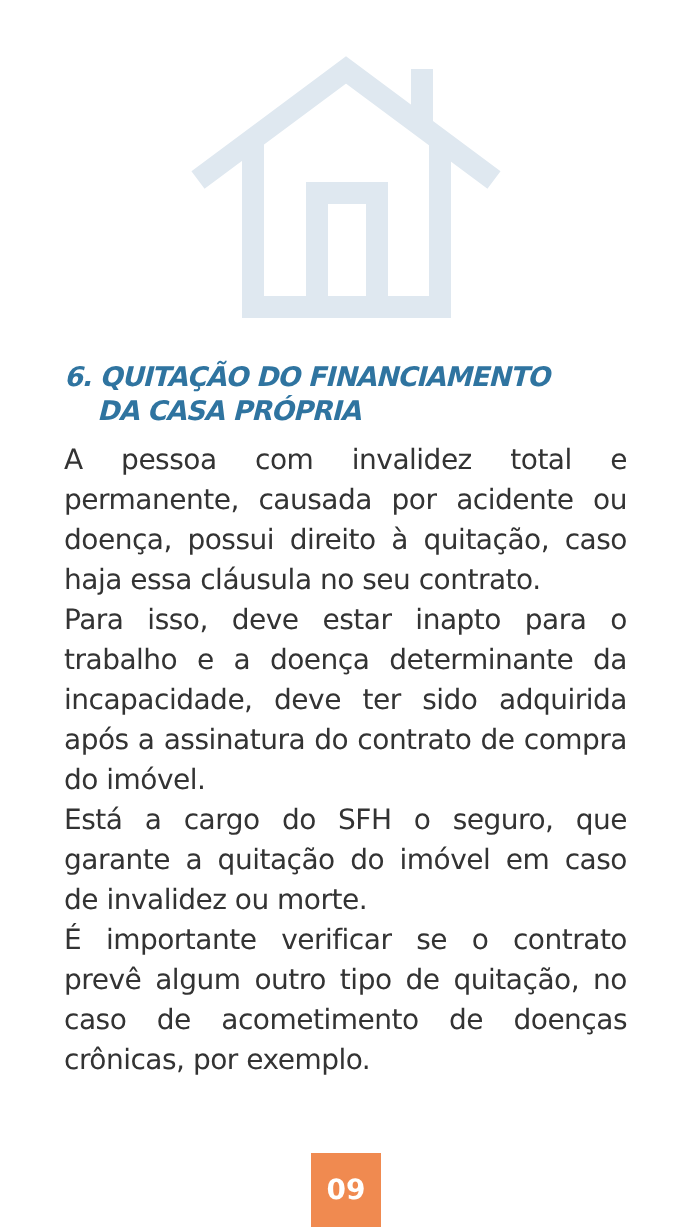6. QUITAÇÃO DO FINANCIAMENTO
DA CASA PRÓPRIA
A pessoa com invalidez total e permanente, causada por acidente ou doença, possui direito à quitação, caso haja essa cláusula no seu contrato.
Para isso, deve estar inapto para o trabalho e a doença determinante da incapacidade, deve ter sido adquirida após a assinatura do contrato de compra do imóvel.
Está a cargo do SFH o seguro, que garante a quitação do imóvel em caso de invalidez ou morte.
É importante verificar se o contrato prevê algum outro tipo de quitação, no caso de acometimento de doenças crônicas, por exemplo.
09